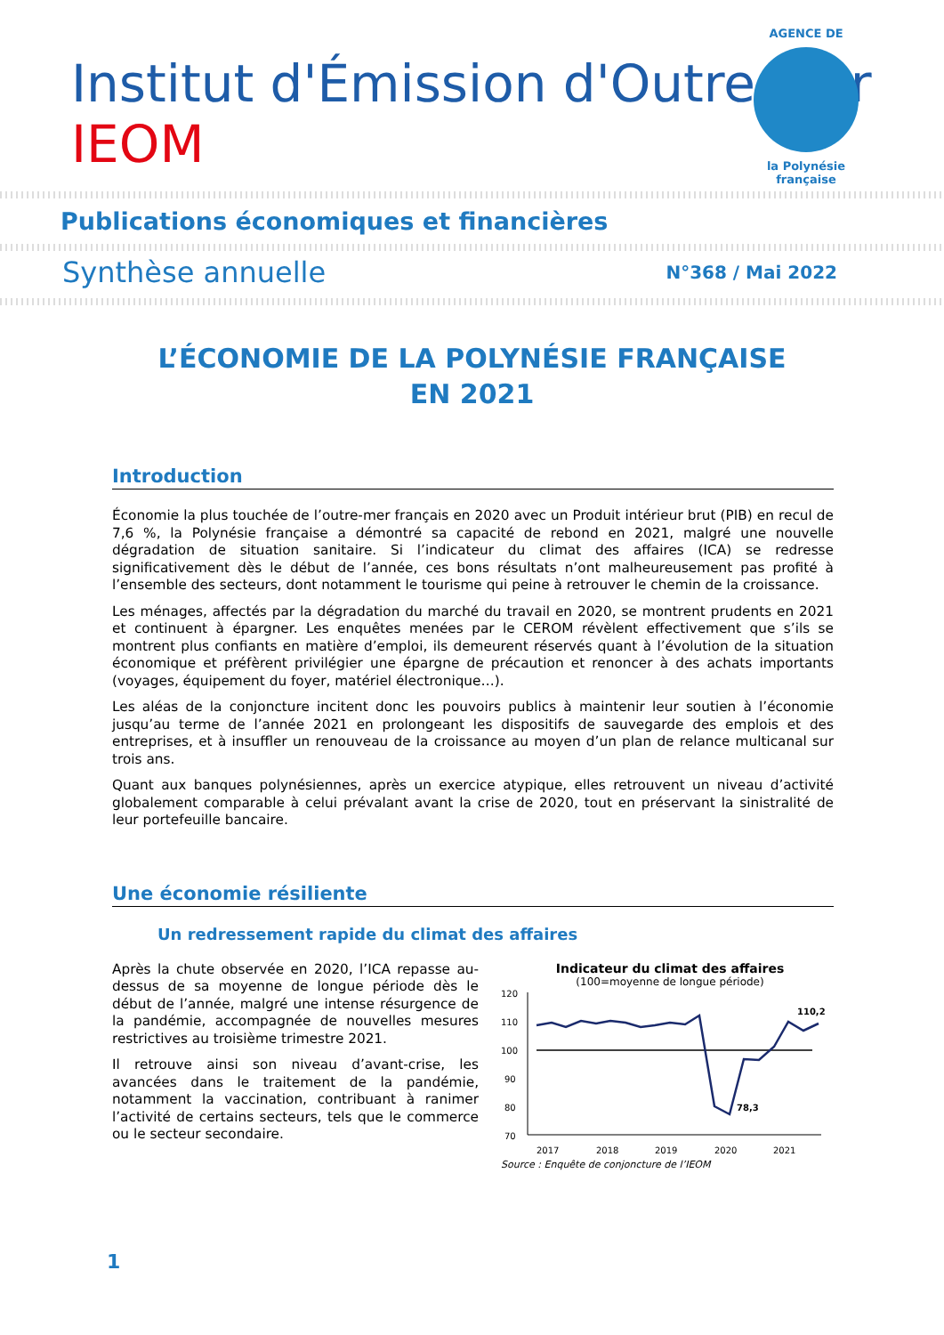Institut d'Émission d'Outre-Mer IEOM
AGENCE DE
la Polynésie française
Publications économiques et financières
Synthèse annuelle N°368 / Mai 2022
L’ÉCONOMIE DE LA POLYNÉSIE FRANÇAISE
EN 2021
Introduction
Économie la plus touchée de l’outre-mer français en 2020 avec un Produit intérieur brut (PIB) en recul de 7,6 %, la Polynésie française a démontré sa capacité de rebond en 2021, malgré une nouvelle dégradation de situation sanitaire. Si l’indicateur du climat des affaires (ICA) se redresse significativement dès le début de l’année, ces bons résultats n’ont malheureusement pas profité à l’ensemble des secteurs, dont notamment le tourisme qui peine à retrouver le chemin de la croissance.
Les ménages, affectés par la dégradation du marché du travail en 2020, se montrent prudents en 2021 et continuent à épargner. Les enquêtes menées par le CEROM révèlent effectivement que s’ils se montrent plus confiants en matière d’emploi, ils demeurent réservés quant à l’évolution de la situation économique et préfèrent privilégier une épargne de précaution et renoncer à des achats importants (voyages, équipement du foyer, matériel électronique…).
Les aléas de la conjoncture incitent donc les pouvoirs publics à maintenir leur soutien à l’économie jusqu’au terme de l’année 2021 en prolongeant les dispositifs de sauvegarde des emplois et des entreprises, et à insuffler un renouveau de la croissance au moyen d’un plan de relance multicanal sur trois ans.
Quant aux banques polynésiennes, après un exercice atypique, elles retrouvent un niveau d’activité globalement comparable à celui prévalant avant la crise de 2020, tout en préservant la sinistralité de leur portefeuille bancaire.
Une économie résiliente
Un redressement rapide du climat des affaires
Après la chute observée en 2020, l’ICA repasse au-dessus de sa moyenne de longue période dès le début de l’année, malgré une intense résurgence de la pandémie, accompagnée de nouvelles mesures restrictives au troisième trimestre 2021.
Il retrouve ainsi son niveau d’avant-crise, les avancées dans le traitement de la pandémie, notamment la vaccination, contribuant à ranimer l’activité de certains secteurs, tels que le commerce ou le secteur secondaire.
Indicateur du climat des affaires
(100=moyenne de longue période)
120
110
100
90
80
70
2017
2018
2019
2020
2021
110,2
78,3
Source : Enquête de conjoncture de l’IEOM
1